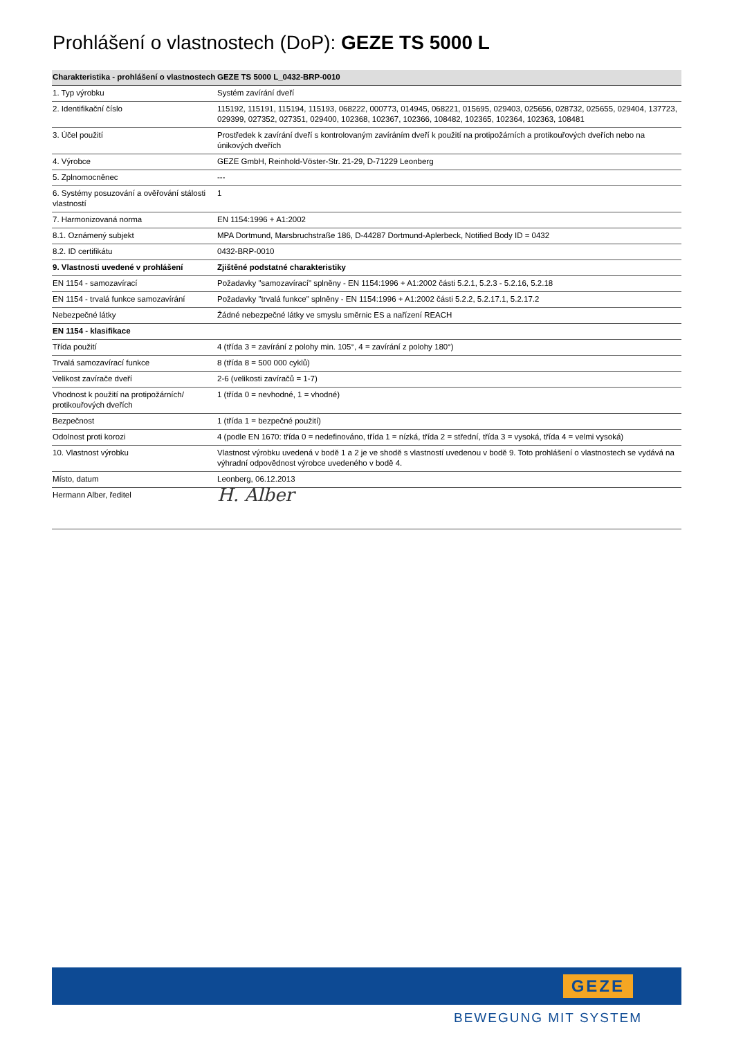Prohlášení o vlastnostech (DoP): GEZE TS 5000 L
| Charakteristika - prohlášení o vlastnostech | GEZE TS 5000 L_0432-BRP-0010 |
| --- | --- |
| 1. Typ výrobku | Systém zavírání dveří |
| 2. Identifikační číslo | 115192, 115191, 115194, 115193, 068222, 000773, 014945, 068221, 015695, 029403, 025656, 028732, 025655, 029404, 137723, 029399, 027352, 027351, 029400, 102368, 102367, 102366, 108482, 102365, 102364, 102363, 108481 |
| 3. Účel použití | Prostředek k zavírání dveří s kontrolovaným zavíráním dveří k použití na protipožárních a protikouřových dveřích nebo na únikových dveřích |
| 4. Výrobce | GEZE GmbH, Reinhold-Vöster-Str. 21-29, D-71229 Leonberg |
| 5. Zplnomocněnec | --- |
| 6. Systémy posuzování a ověřování stálosti vlastností | 1 |
| 7. Harmonizovaná norma | EN 1154:1996 + A1:2002 |
| 8.1. Oznámený subjekt | MPA Dortmund, Marsbruchstraße 186, D-44287 Dortmund-Aplerbeck, Notified Body ID = 0432 |
| 8.2. ID certifikátu | 0432-BRP-0010 |
| 9. Vlastnosti uvedené v prohlášení | Zjištěné podstatné charakteristiky |
| EN 1154 - samozavírací | Požadavky "samozavírací" splněny - EN 1154:1996 + A1:2002 části 5.2.1, 5.2.3 - 5.2.16, 5.2.18 |
| EN 1154 - trvalá funkce samozavírání | Požadavky "trvalá funkce" splněny - EN 1154:1996 + A1:2002 části 5.2.2, 5.2.17.1, 5.2.17.2 |
| Nebezpečné látky | Žádné nebezpečné látky ve smyslu směrnic ES a nařízení REACH |
| EN 1154 - klasifikace | |
| Třída použití | 4 (třída 3 = zavírání z polohy min. 105°, 4 = zavírání z polohy 180°) |
| Trvalá samozavírací funkce | 8 (třída 8 = 500 000 cyklů) |
| Velikost zavírače dveří | 2-6 (velikosti zavíračů = 1-7) |
| Vhodnost k použití na protipožárních/ protikouřových dveřích | 1 (třída 0 = nevhodné, 1 = vhodné) |
| Bezpečnost | 1 (třída 1 = bezpečné použití) |
| Odolnost proti korozi | 4 (podle EN 1670: třída 0 = nedefinováno, třída 1 = nízká, třída 2 = střední, třída 3 = vysoká, třída 4 = velmi vysoká) |
| 10. Vlastnost výrobku | Vlastnost výrobku uvedená v bodě 1 a 2 je ve shodě s vlastností uvedenou v bodě 9. Toto prohlášení o vlastnostech se vydává na výhradní odpovědnost výrobce uvedeného v bodě 4. |
| Místo, datum | Leonberg, 06.12.2013 |
| Hermann Alber, ředitel | H. Alber |
GEZE
BEWEGUNG MIT SYSTEM